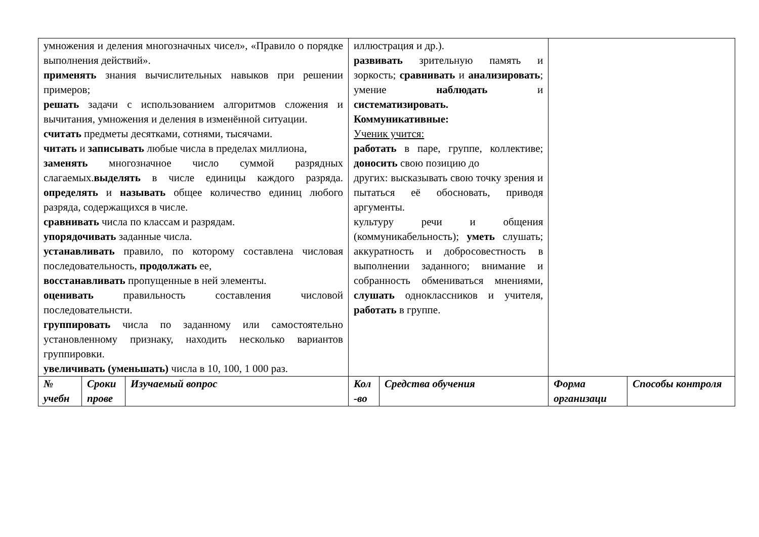| умножения и деления многозначных чисел», «Правило о порядке выполнения действий». применять знания вычислительных навыков при решении примеров; решать задачи с использованием алгоритмов сложения и вычитания, умножения и деления в изменённой ситуации. считать предметы десятками, сотнями, тысячами. читать и записывать любые числа в пределах миллиона, заменять многозначное число суммой разрядных слагаемых. выделять в числе единицы каждого разряда. определять и называть общее количество единиц любого разряда, содержащихся в числе. сравнивать числа по классам и разрядам. упорядочивать заданные числа. устанавливать правило, по которому составлена числовая последовательность, продолжать ее, восстанавливать пропущенные в ней элементы. оценивать правильность составления числовой последовательнсти. группировать числа по заданному или самостоятельно установленному признаку, находить несколько вариантов группировки. увеличивать (уменьшать) числа в 10, 100, 1 000 раз. | | | иллюстрация и др.). развивать зрительную память и зоркость; сравнивать и анализировать ; умение наблюдать и систематизировать. Коммуникативные: Ученик учится: работать в паре, группе, коллективе; доносить свою позицию до других: высказывать свою точку зрения и пытаться её обосновать, приводя аргументы. культуру речи и общения (коммуникабельность); уметь слушать; аккуратность и добросовестность в выполнении заданного; внимание и собранность обмениваться мнениями, слушать одноклассников и учителя, работать в группе. | | | |
| № учебн | Сроки прове | Изучаемый вопрос | Кол -во | Средства обучения | Форма организаци | Способы контроля |